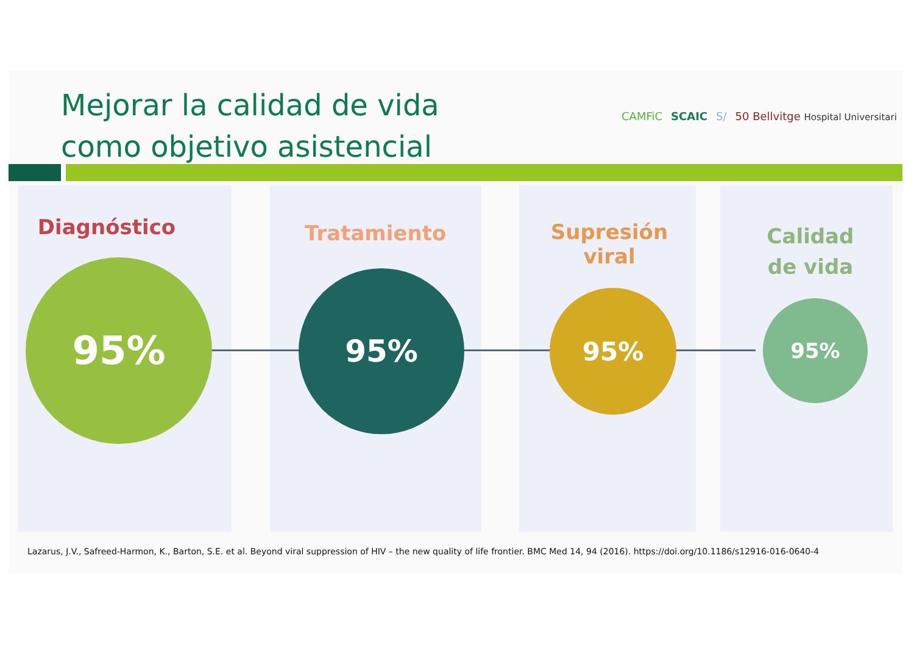Mejorar la calidad de vida
como objetivo asistencial
CAMFiC SCAIC S/ 50 Bellvitge Hospital Universitari
Diagnóstico Tratamiento
Supresión viral
Calidad de vida
95% 95% 95% 95%
Lazarus, J.V., Safreed-Harmon, K., Barton, S.E. et al. Beyond viral suppression of HIV – the new quality of life frontier. BMC Med 14, 94 (2016). https://doi.org/10.1186/s12916-016-0640-4